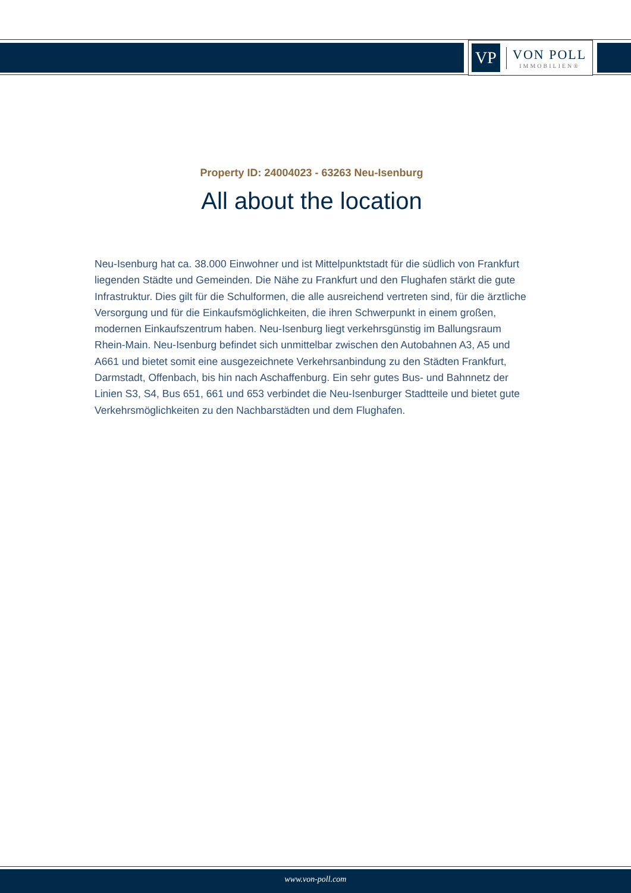VP
VON POLL
IMMOBILIEN®
Property ID: 24004023 - 63263 Neu-Isenburg
All about the location
Neu-Isenburg hat ca. 38.000 Einwohner und ist Mittelpunktstadt für die südlich von Frankfurt liegenden Städte und Gemeinden. Die Nähe zu Frankfurt und den Flughafen stärkt die gute Infrastruktur. Dies gilt für die Schulformen, die alle ausreichend vertreten sind, für die ärztliche Versorgung und für die Einkaufsmöglichkeiten, die ihren Schwerpunkt in einem großen, modernen Einkaufszentrum haben. Neu-Isenburg liegt verkehrsgünstig im Ballungsraum Rhein-Main. Neu-Isenburg befindet sich unmittelbar zwischen den Autobahnen A3, A5 und A661 und bietet somit eine ausgezeichnete Verkehrsanbindung zu den Städten Frankfurt, Darmstadt, Offenbach, bis hin nach Aschaffenburg. Ein sehr gutes Bus- und Bahnnetz der Linien S3, S4, Bus 651, 661 und 653 verbindet die Neu-Isenburger Stadtteile und bietet gute Verkehrsmöglichkeiten zu den Nachbarstädten und dem Flughafen.
www.von-poll.com